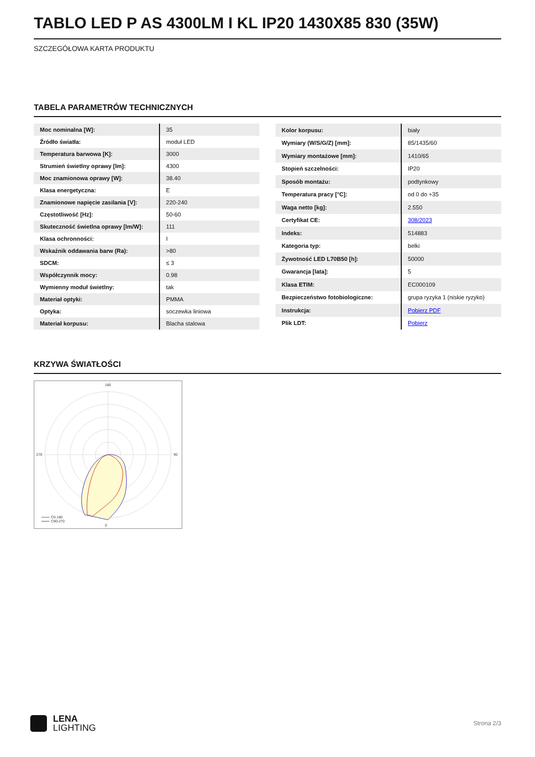TABLO LED P AS 4300LM I KL IP20 1430X85 830 (35W)
SZCZEGÓŁOWA KARTA PRODUKTU
TABELA PARAMETRÓW TECHNICZNYCH
| Moc nominalna [W]: | 35 |
| Źródło światła: | moduł LED |
| Temperatura barwowa [K]: | 3000 |
| Strumień świetlny oprawy [lm]: | 4300 |
| Moc znamionowa oprawy [W]: | 38.40 |
| Klasa energetyczna: | E |
| Znamionowe napięcie zasilania [V]: | 220-240 |
| Częstotliwość [Hz]: | 50-60 |
| Skuteczność świetlna oprawy [lm/W]: | 111 |
| Klasa ochronności: | I |
| Wskaźnik oddawania barw (Ra): | >80 |
| SDCM: | ≤ 3 |
| Współczynnik mocy: | 0.98 |
| Wymienny moduł świetlny: | tak |
| Materiał optyki: | PMMA |
| Optyka: | soczewka liniowa |
| Materiał korpusu: | Blacha stalowa |
| Kolor korpusu: | biały |
| Wymiary (W/S/G/Z) [mm]: | 85/1435/60 |
| Wymiary montażowe [mm]: | 1410/65 |
| Stopień szczelności: | IP20 |
| Sposób montażu: | podtynkowy |
| Temperatura pracy [°C]: | od 0 do +35 |
| Waga netto [kg]: | 2.550 |
| Certyfikat CE: | 308/2023 |
| Indeks: | 514883 |
| Kategoria typ: | belki |
| Żywotność LED L70B50 [h]: | 50000 |
| Gwarancja [lata]: | 5 |
| Klasa ETIM: | EC000109 |
| Bezpieczeństwo fotobiologiczne: | grupa ryzyka 1 (niskie ryzyko) |
| Instrukcja: | Pobierz PDF |
| Plik LDT: | Pobierz |
KRZYWA ŚWIATŁOŚCI
180
0
270
90
C0-180
C90-270
LENA
LIGHTING
Strona 2/3